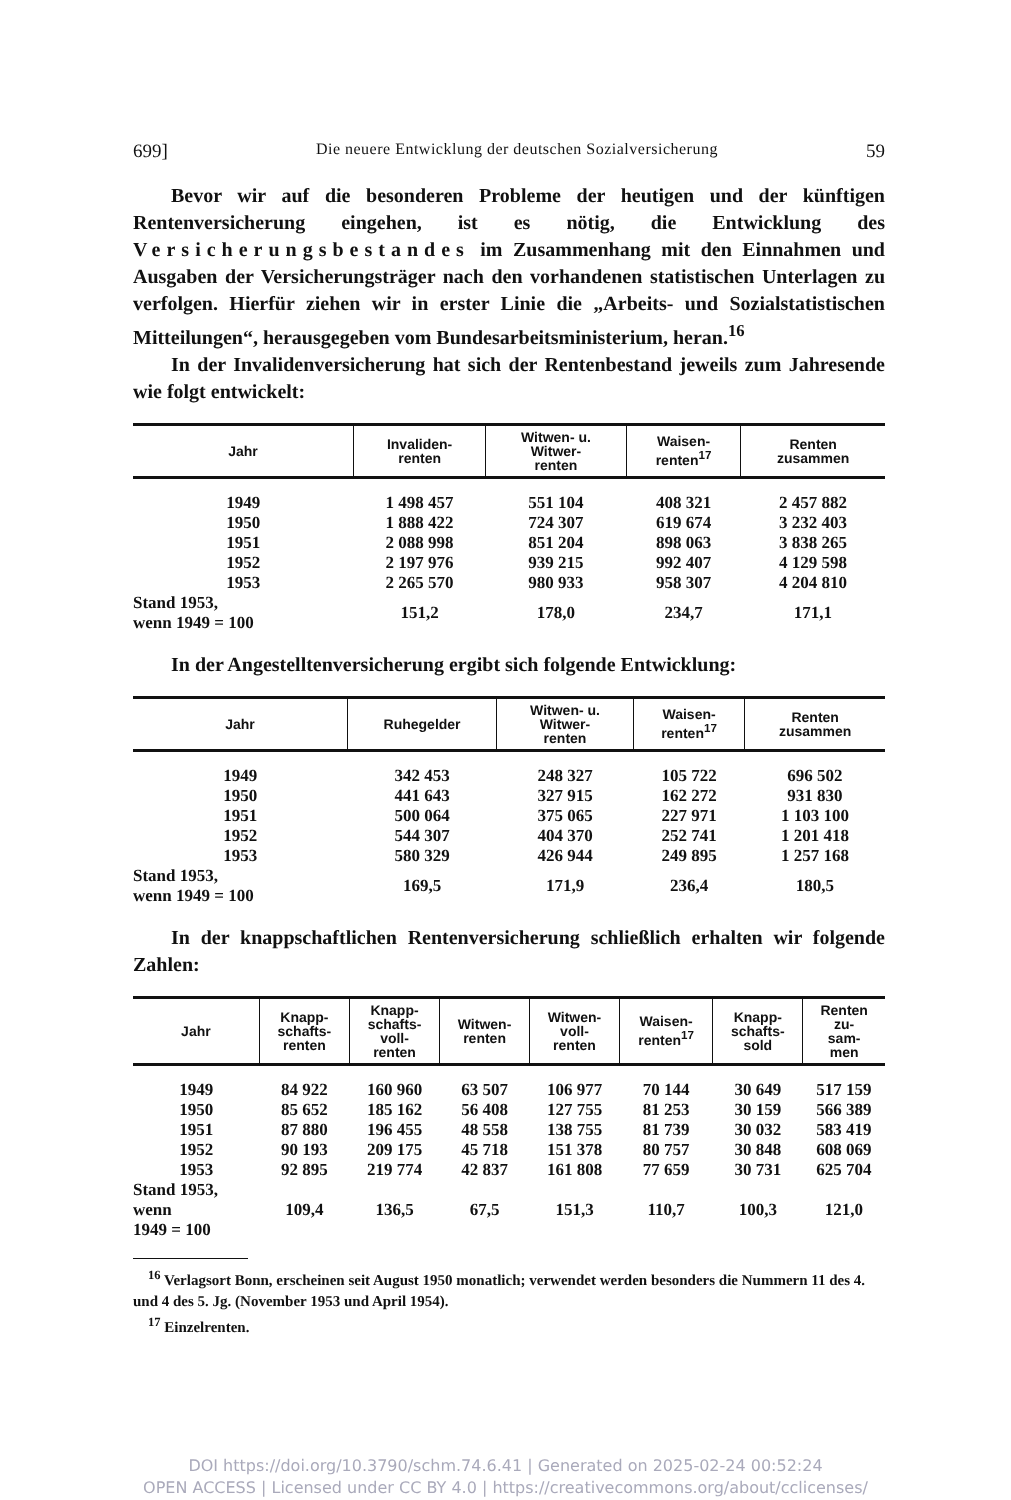699] Die neuere Entwicklung der deutschen Sozialversicherung 59
Bevor wir auf die besonderen Probleme der heutigen und der künftigen Rentenversicherung eingehen, ist es nötig, die Entwicklung des Versicherungsbestandes im Zusammenhang mit den Einnahmen und Ausgaben der Versicherungsträger nach den vorhandenen statistischen Unterlagen zu verfolgen. Hierfür ziehen wir in erster Linie die „Arbeits- und Sozialstatistischen Mitteilungen“, herausgegeben vom Bundesarbeitsministerium, heran.<sup>16</sup>
In der Invalidenversicherung hat sich der Rentenbestand jeweils zum Jahresende wie folgt entwickelt:
| Jahr | Invaliden- renten | Witwen- u. Witwer- renten | Waisen- renten<sup>17</sup> | Renten zusammen |
| --- | --- | --- | --- | --- |
| 1949 | 1 498 457 | 551 104 | 408 321 | 2 457 882 |
| 1950 | 1 888 422 | 724 307 | 619 674 | 3 232 403 |
| 1951 | 2 088 998 | 851 204 | 898 063 | 3 838 265 |
| 1952 | 2 197 976 | 939 215 | 992 407 | 4 129 598 |
| 1953 | 2 265 570 | 980 933 | 958 307 | 4 204 810 |
| Stand 1953, wenn 1949 = 100 | 151,2 | 178,0 | 234,7 | 171,1 |
In der Angestelltenversicherung ergibt sich folgende Entwicklung:
| Jahr | Ruhegelder | Witwen- u. Witwer- renten | Waisen- renten<sup>17</sup> | Renten zusammen |
| --- | --- | --- | --- | --- |
| 1949 | 342 453 | 248 327 | 105 722 | 696 502 |
| 1950 | 441 643 | 327 915 | 162 272 | 931 830 |
| 1951 | 500 064 | 375 065 | 227 971 | 1 103 100 |
| 1952 | 544 307 | 404 370 | 252 741 | 1 201 418 |
| 1953 | 580 329 | 426 944 | 249 895 | 1 257 168 |
| Stand 1953, wenn 1949 = 100 | 169,5 | 171,9 | 236,4 | 180,5 |
In der knappschaftlichen Rentenversicherung schließlich erhalten wir folgende Zahlen:
| Jahr | Knapp- schafts- renten | Knapp- schafts- voll- renten | Witwen- renten | Witwen- voll- renten | Waisen- renten<sup>17</sup> | Knapp- schafts- sold | Renten zu- sam- men |
| --- | --- | --- | --- | --- | --- | --- | --- |
| 1949 | 84 922 | 160 960 | 63 507 | 106 977 | 70 144 | 30 649 | 517 159 |
| 1950 | 85 652 | 185 162 | 56 408 | 127 755 | 81 253 | 30 159 | 566 389 |
| 1951 | 87 880 | 196 455 | 48 558 | 138 755 | 81 739 | 30 032 | 583 419 |
| 1952 | 90 193 | 209 175 | 45 718 | 151 378 | 80 757 | 30 848 | 608 069 |
| 1953 | 92 895 | 219 774 | 42 837 | 161 808 | 77 659 | 30 731 | 625 704 |
| Stand 1953, wenn 1949 = 100 | 109,4 | 136,5 | 67,5 | 151,3 | 110,7 | 100,3 | 121,0 |
<sup>16</sup> Verlagsort Bonn, erscheinen seit August 1950 monatlich; verwendet werden besonders die Nummern 11 des 4. und 4 des 5. Jg. (November 1953 und April 1954).
<sup>17</sup> Einzelrenten.
DOI https://doi.org/10.3790/schm.74.6.41 | Generated on 2025-02-24 00:52:24
OPEN ACCESS | Licensed under CC BY 4.0 | https://creativecommons.org/about/cclicenses/